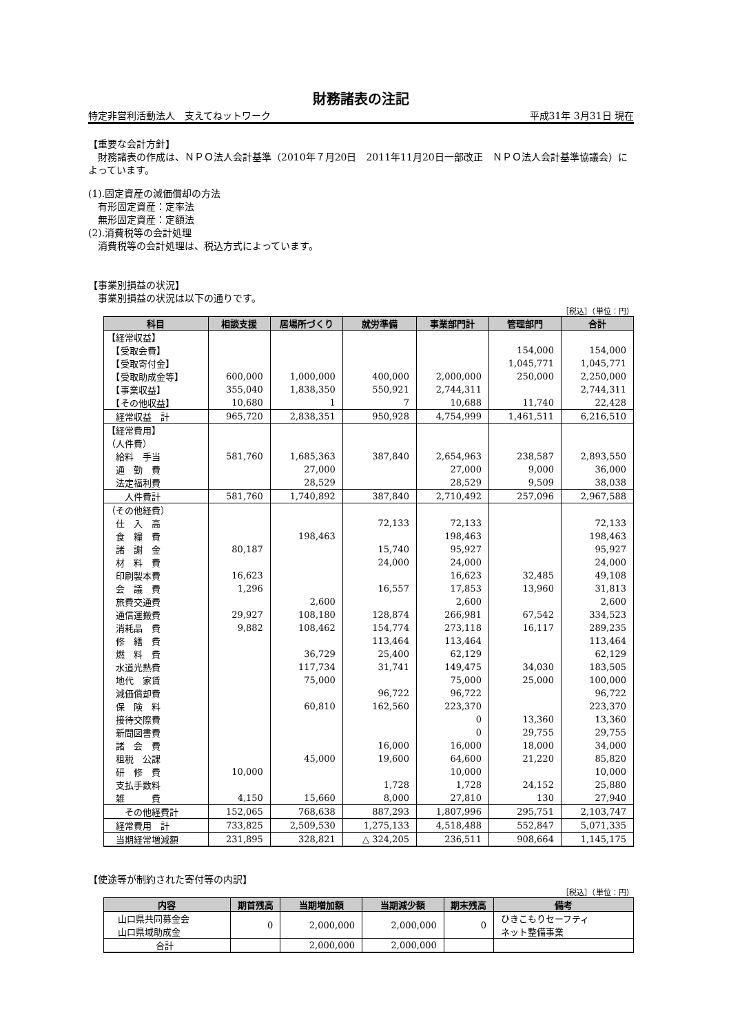財務諸表の注記
特定非営利活動法人　支えてねットワーク 平成31年 3月31日 現在
【重要な会計方針】
　財務諸表の作成は、ＮＰＯ法人会計基準（2010年７月20日　2011年11月20日一部改正　ＮＰＯ法人会計基準協議会）によっています。
(1).固定資産の減価償却の方法
　有形固定資産：定率法
　無形固定資産：定額法
(2).消費税等の会計処理
　消費税等の会計処理は、税込方式によっています。
【事業別損益の状況】
　事業別損益の状況は以下の通りです。
［税込］（単位：円）
| 科目 | 相談支援 | 居場所づくり | 就労準備 | 事業部門計 | 管理部門 | 合計 |
| --- | --- | --- | --- | --- | --- | --- |
| 【経常収益】 | | | | | | |
| 【受取会費】 | | | | | 154,000 | 154,000 |
| 【受取寄付金】 | | | | | 1,045,771 | 1,045,771 |
| 【受取助成金等】 | 600,000 | 1,000,000 | 400,000 | 2,000,000 | 250,000 | 2,250,000 |
| 【事業収益】 | 355,040 | 1,838,350 | 550,921 | 2,744,311 | | 2,744,311 |
| 【その他収益】 | 10,680 | 1 | 7 | 10,688 | 11,740 | 22,428 |
| 経常収益 計 | 965,720 | 2,838,351 | 950,928 | 4,754,999 | 1,461,511 | 6,216,510 |
| 【経常費用】 | | | | | | |
| （人件費） | | | | | | |
| 給料 手当 | 581,760 | 1,685,363 | 387,840 | 2,654,963 | 238,587 | 2,893,550 |
| 通 勤 費 | | 27,000 | | 27,000 | 9,000 | 36,000 |
| 法定福利費 | | 28,529 | | 28,529 | 9,509 | 38,038 |
| 人件費計 | 581,760 | 1,740,892 | 387,840 | 2,710,492 | 257,096 | 2,967,588 |
| （その他経費） | | | | | | |
| 仕 入 高 | | | 72,133 | 72,133 | | 72,133 |
| 食 糧 費 | | 198,463 | | 198,463 | | 198,463 |
| 諸 謝 金 | 80,187 | | 15,740 | 95,927 | | 95,927 |
| 材 料 費 | | | 24,000 | 24,000 | | 24,000 |
| 印刷製本費 | 16,623 | | | 16,623 | 32,485 | 49,108 |
| 会 議 費 | 1,296 | | 16,557 | 17,853 | 13,960 | 31,813 |
| 旅費交通費 | | 2,600 | | 2,600 | | 2,600 |
| 通信運搬費 | 29,927 | 108,180 | 128,874 | 266,981 | 67,542 | 334,523 |
| 消耗品 費 | 9,882 | 108,462 | 154,774 | 273,118 | 16,117 | 289,235 |
| 修 繕 費 | | | 113,464 | 113,464 | | 113,464 |
| 燃 料 費 | | 36,729 | 25,400 | 62,129 | | 62,129 |
| 水道光熱費 | | 117,734 | 31,741 | 149,475 | 34,030 | 183,505 |
| 地代 家賃 | | 75,000 | | 75,000 | 25,000 | 100,000 |
| 減価償却費 | | | 96,722 | 96,722 | | 96,722 |
| 保 険 料 | | 60,810 | 162,560 | 223,370 | | 223,370 |
| 接待交際費 | | | | 0 | 13,360 | 13,360 |
| 新聞図書費 | | | | 0 | 29,755 | 29,755 |
| 諸 会 費 | | | 16,000 | 16,000 | 18,000 | 34,000 |
| 租税 公課 | | 45,000 | 19,600 | 64,600 | 21,220 | 85,820 |
| 研 修 費 | 10,000 | | | 10,000 | | 10,000 |
| 支払手数料 | | | 1,728 | 1,728 | 24,152 | 25,880 |
| 雑 費 | 4,150 | 15,660 | 8,000 | 27,810 | 130 | 27,940 |
| その他経費計 | 152,065 | 768,638 | 887,293 | 1,807,996 | 295,751 | 2,103,747 |
| 経常費用 計 | 733,825 | 2,509,530 | 1,275,133 | 4,518,488 | 552,847 | 5,071,335 |
| 当期経常増減額 | 231,895 | 328,821 | △ 324,205 | 236,511 | 908,664 | 1,145,175 |
【使途等が制約された寄付等の内訳】
［税込］（単位：円）
| 内容 | 期首残高 | 当期増加額 | 当期減少額 | 期末残高 | 備考 |
| --- | --- | --- | --- | --- | --- |
| 山口県共同募金会 山口県域助成金 | 0 | 2,000,000 | 2,000,000 | 0 | ひきこもりセーフティ ネット整備事業 |
| 合計 | | 2,000,000 | 2,000,000 | | |